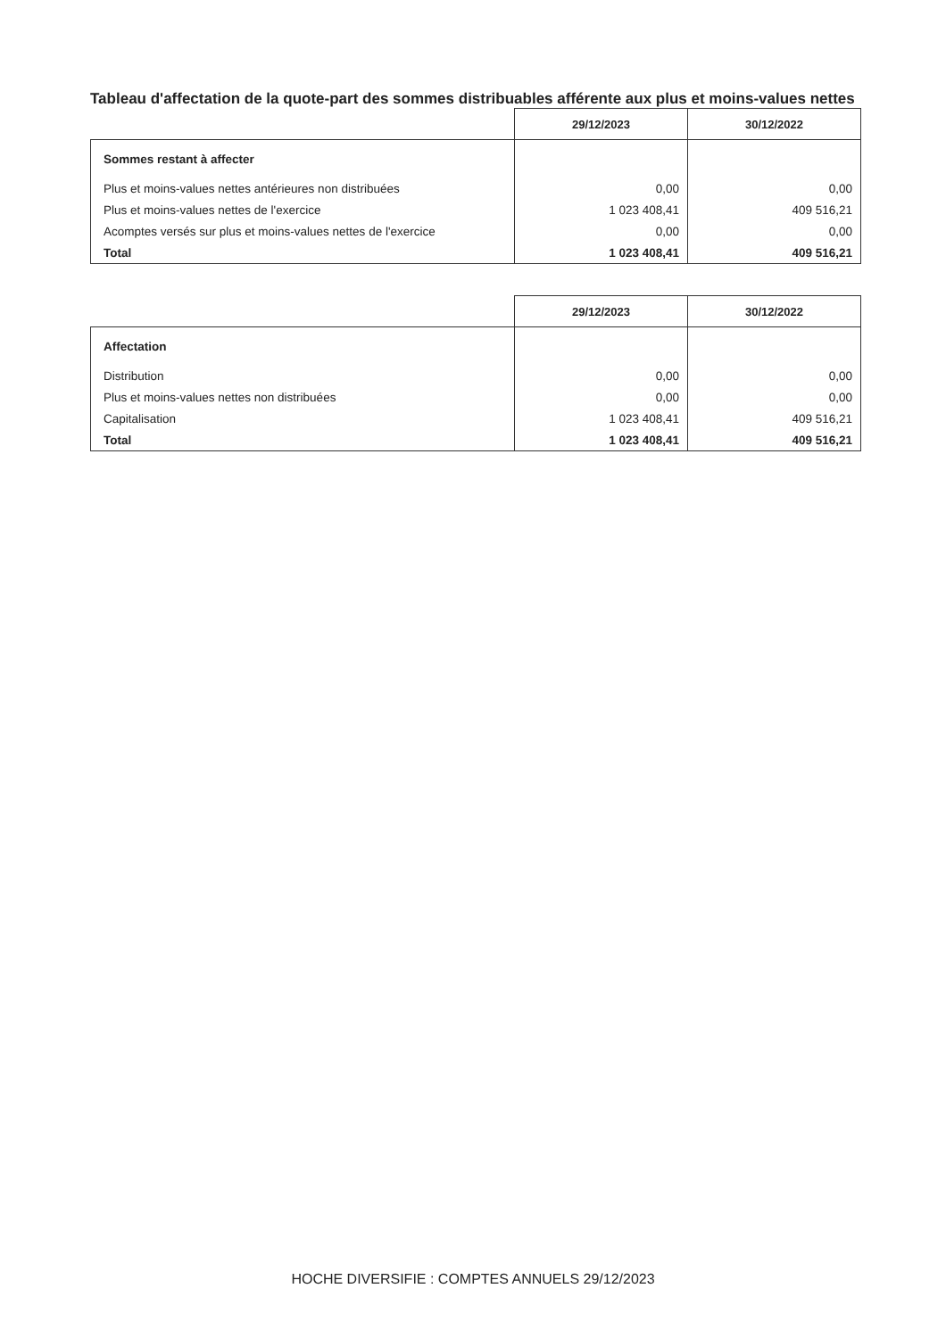Tableau d'affectation de la quote-part des sommes distribuables afférente aux plus et moins-values nettes
| | 29/12/2023 | 30/12/2022 |
| --- | --- | --- |
| Sommes restant à affecter | | |
| Plus et moins-values nettes antérieures non distribuées | 0,00 | 0,00 |
| Plus et moins-values nettes de l'exercice | 1 023 408,41 | 409 516,21 |
| Acomptes versés sur plus et moins-values nettes de l'exercice | 0,00 | 0,00 |
| Total | 1 023 408,41 | 409 516,21 |
| | 29/12/2023 | 30/12/2022 |
| --- | --- | --- |
| Affectation | | |
| Distribution | 0,00 | 0,00 |
| Plus et moins-values nettes non distribuées | 0,00 | 0,00 |
| Capitalisation | 1 023 408,41 | 409 516,21 |
| Total | 1 023 408,41 | 409 516,21 |
HOCHE DIVERSIFIE : COMPTES ANNUELS 29/12/2023